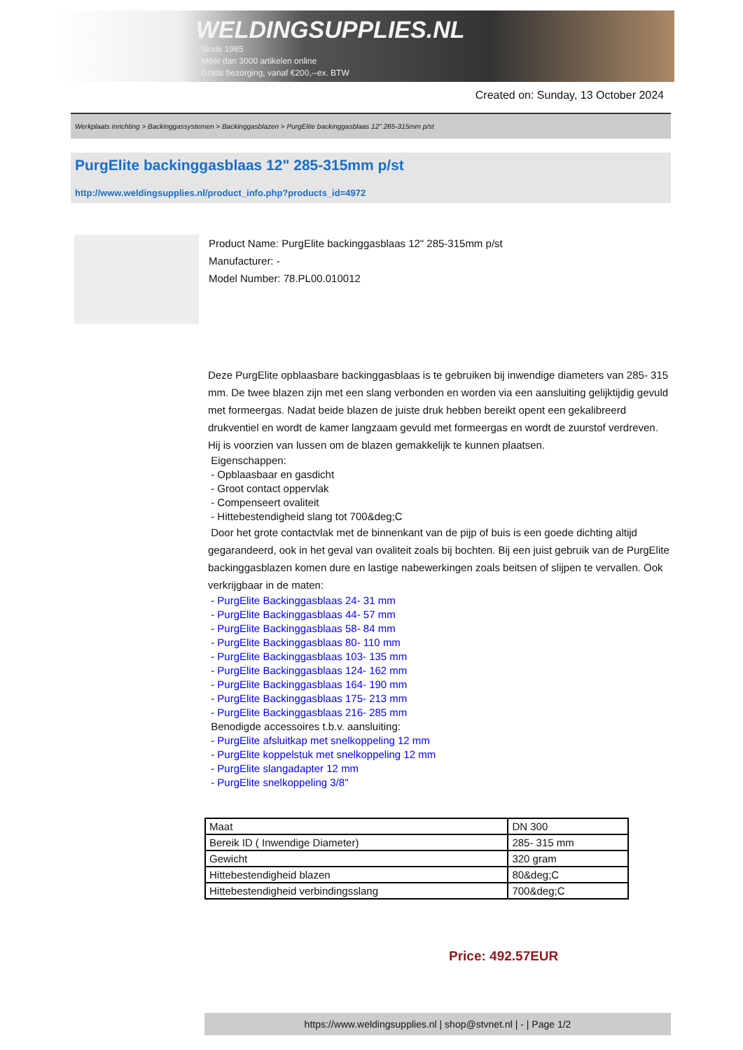WELDINGSUPPLIES.NL
- Sinds 1985
- Méér dan 3000 artikelen online
- Gratis bezorging, vanaf €200,--ex. BTW
Created on: Sunday, 13 October 2024
Werkplaats inrichting > Backinggassystemen > Backinggasblazen > PurgElite backinggasblaas 12" 285-315mm p/st
PurgElite backinggasblaas 12" 285-315mm p/st
http://www.weldingsupplies.nl/product_info.php?products_id=4972
Product Name: PurgElite backinggasblaas 12" 285-315mm p/st
Manufacturer: -
Model Number: 78.PL00.010012
Deze PurgElite opblaasbare backinggasblaas is te gebruiken bij inwendige diameters van 285- 315 mm. De twee blazen zijn met een slang verbonden en worden via een aansluiting gelijktijdig gevuld met formeergas. Nadat beide blazen de juiste druk hebben bereikt opent een gekalibreerd drukventiel en wordt de kamer langzaam gevuld met formeergas en wordt de zuurstof verdreven. Hij is voorzien van lussen om de blazen gemakkelijk te kunnen plaatsen.
Eigenschappen:
- Opblaasbaar en gasdicht
- Groot contact oppervlak
- Compenseert ovaliteit
- Hittebestendigheid slang tot 700&deg;C
Door het grote contactvlak met de binnenkant van de pijp of buis is een goede dichting altijd gegarandeerd, ook in het geval van ovaliteit zoals bij bochten. Bij een juist gebruik van de PurgElite backinggasblazen komen dure en lastige nabewerkingen zoals beitsen of slijpen te vervallen. Ook verkrijgbaar in de maten:
- PurgElite Backinggasblaas 24- 31 mm
- PurgElite Backinggasblaas 44- 57 mm
- PurgElite Backinggasblaas 58- 84 mm
- PurgElite Backinggasblaas 80- 110 mm
- PurgElite Backinggasblaas 103- 135 mm
- PurgElite Backinggasblaas 124- 162 mm
- PurgElite Backinggasblaas 164- 190 mm
- PurgElite Backinggasblaas 175- 213 mm
- PurgElite Backinggasblaas 216- 285 mm
Benodigde accessoires t.b.v. aansluiting:
- PurgElite afsluitkap met snelkoppeling 12 mm
- PurgElite koppelstuk met snelkoppeling 12 mm
- PurgElite slangadapter 12 mm
- PurgElite snelkoppeling 3/8"
| Maat | DN 300 |
| Bereik ID ( Inwendige Diameter) | 285- 315 mm |
| Gewicht | 320 gram |
| Hittebestendigheid blazen | 80&deg;C |
| Hittebestendigheid verbindingsslang | 700&deg;C |
Price: 492.57EUR
https://www.weldingsupplies.nl | shop@stvnet.nl | - | Page 1/2